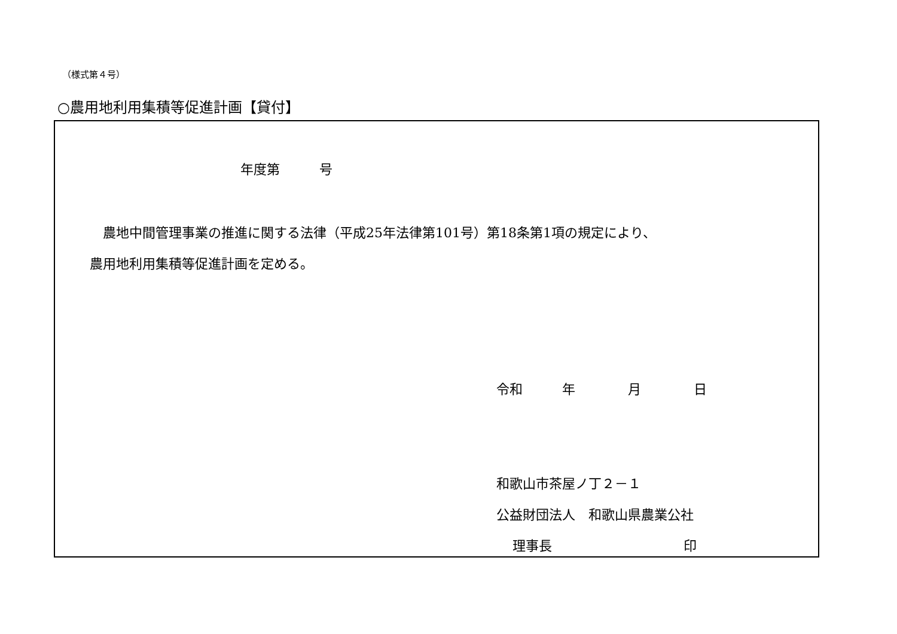（様式第４号）
○農用地利用集積等促進計画【貸付】
年度第　　　号
農地中間管理事業の推進に関する法律（平成25年法律第101号）第18条第1項の規定により、
農用地利用集積等促進計画を定める。
令和　　　年　　　　月　　　　日
和歌山市茶屋ノ丁２－１
公益財団法人　和歌山県農業公社
理事長　　　　　　　　　　印